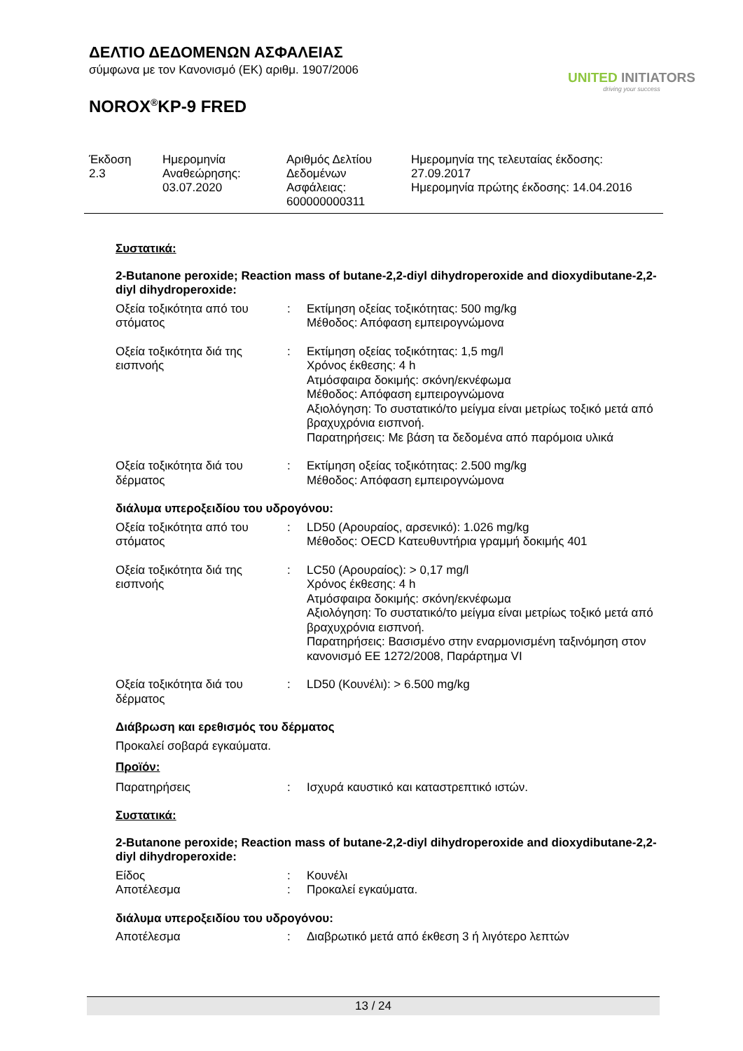ΔΕΛΤΙΟ ΔΕΔΟΜΕΝΩΝ ΑΣΦΑΛΕΙΑΣ
σύμφωνα με τον Κανονισμό (ΕΚ) αριθμ. 1907/2006
NOROX<sup>®</sup>KP-9 FRED
UNITED INITIATORS
driving your success
Έκδοση
2.3
Ημερομηνία
Αναθεώρησης:
03.07.2020
Αριθμός Δελτίου
Δεδομένων
Ασφάλειας:
600000000311
Ημερομηνία της τελευταίας έκδοσης:
27.09.2017
Ημερομηνία πρώτης έκδοσης: 14.04.2016
Συστατικά:
2-Butanone peroxide; Reaction mass of butane-2,2-diyl dihydroperoxide and dioxydibutane-2,2-diyl dihydroperoxide:
Οξεία τοξικότητα από του στόματος
: Εκτίμηση οξείας τοξικότητας: 500 mg/kg
Μέθοδος: Απόφαση εμπειρογνώμονα
Οξεία τοξικότητα διά της εισπνοής
: Εκτίμηση οξείας τοξικότητας: 1,5 mg/l
Χρόνος έκθεσης: 4 h
Ατμόσφαιρα δοκιμής: σκόνη/εκνέφωμα
Μέθοδος: Απόφαση εμπειρογνώμονα
Αξιολόγηση: Το συστατικό/το μείγμα είναι μετρίως τοξικό μετά από βραχυχρόνια εισπνοή.
Παρατηρήσεις: Με βάση τα δεδομένα από παρόμοια υλικά
Οξεία τοξικότητα διά του δέρματος
: Εκτίμηση οξείας τοξικότητας: 2.500 mg/kg
Μέθοδος: Απόφαση εμπειρογνώμονα
διάλυμα υπεροξειδίου του υδρογόνου:
Οξεία τοξικότητα από του στόματος
: LD50 (Αρουραίος, αρσενικό): 1.026 mg/kg
Μέθοδος: OECD Κατευθυντήρια γραμμή δοκιμής 401
Οξεία τοξικότητα διά της εισπνοής
: LC50 (Αρουραίος): > 0,17 mg/l
Χρόνος έκθεσης: 4 h
Ατμόσφαιρα δοκιμής: σκόνη/εκνέφωμα
Αξιολόγηση: Το συστατικό/το μείγμα είναι μετρίως τοξικό μετά από βραχυχρόνια εισπνοή.
Παρατηρήσεις: Βασισμένο στην εναρμονισμένη ταξινόμηση στον κανονισμό ΕΕ 1272/2008, Παράρτημα VI
Οξεία τοξικότητα διά του δέρματος
: LD50 (Κουνέλι): > 6.500 mg/kg
Διάβρωση και ερεθισμός του δέρματος
Προκαλεί σοβαρά εγκαύματα.
Προϊόν:
Παρατηρήσεις : Ισχυρά καυστικό και καταστρεπτικό ιστών.
Συστατικά:
2-Butanone peroxide; Reaction mass of butane-2,2-diyl dihydroperoxide and dioxydibutane-2,2-diyl dihydroperoxide:
Είδος : Κουνέλι
Αποτέλεσμα : Προκαλεί εγκαύματα.
διάλυμα υπεροξειδίου του υδρογόνου:
Αποτέλεσμα : Διαβρωτικό μετά από έκθεση 3 ή λιγότερο λεπτών
13 / 24